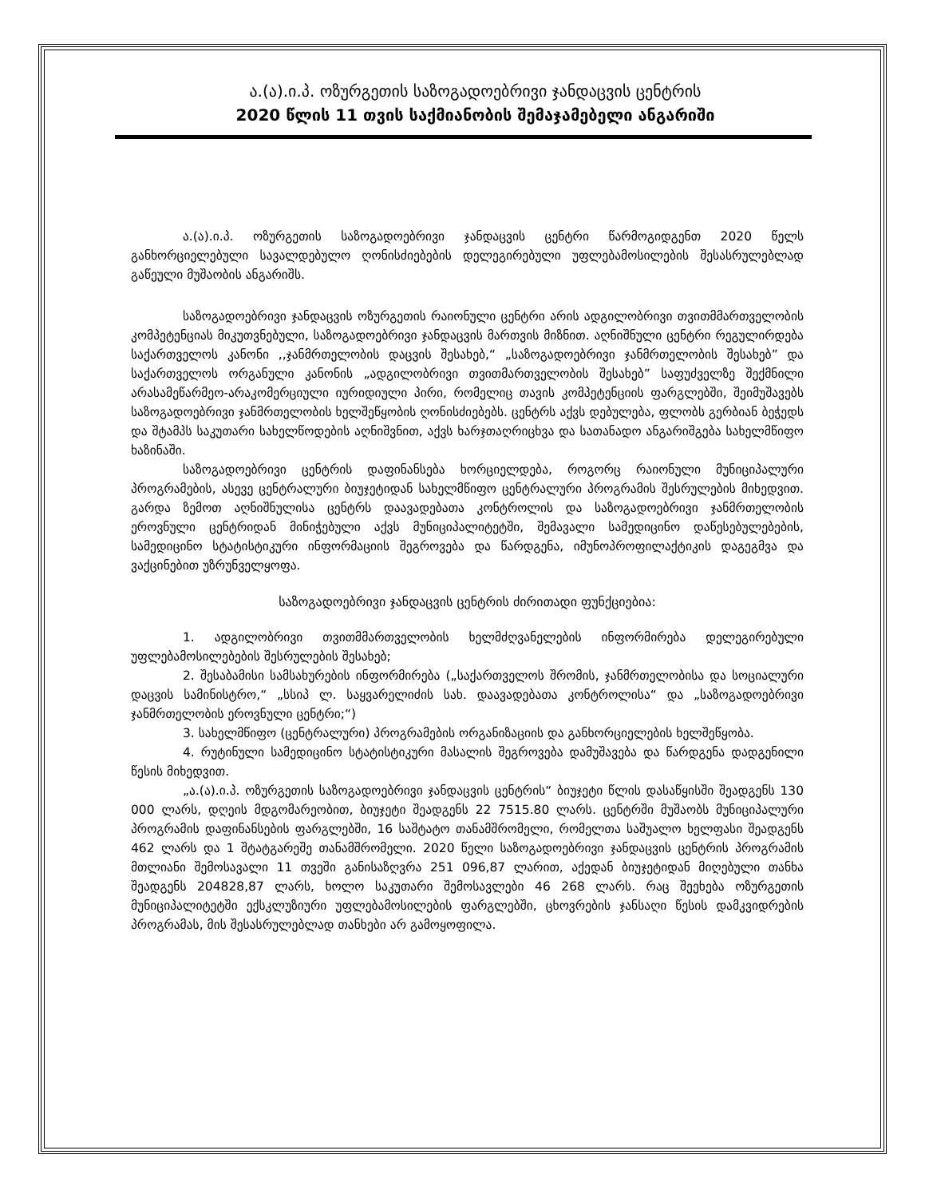ა.(ა).ი.პ. ოზურგეთის საზოგადოებრივი ჯანდაცვის ცენტრის
2020 წლის 11 თვის საქმიანობის შემაჯამებელი ანგარიში
ა.(ა).ი.პ. ოზურგეთის საზოგადოებრივი ჯანდაცვის ცენტრი წარმოგიდგენთ 2020 წელს განხორციელებული სავალდებულო ღონისძიებების დელეგირებული უფლებამოსილების შესასრულებლად გაწეული მუშაობის ანგარიშს.
საზოგადოებრივი ჯანდაცვის ოზურგეთის რაიონული ცენტრი არის ადგილობრივი თვითმმართველობის კომპეტენციას მიკუთვნებული, საზოგადოებრივი ჯანდაცვის მართვის მიზნით. აღნიშნული ცენტრი რეგულირდება საქართველოს კანონი ,,ჯანმრთელობის დაცვის შესახებ,“ „საზოგადოებრივი ჯანმრთელობის შესახებ” და საქართველოს ორგანული კანონის „ადგილობრივი თვითმართველობის შესახებ” საფუძველზე შექმნილი არასამეწარმეო-არაკომერციული იურიდიული პირი, რომელიც თავის კომპეტენციის ფარგლებში, შეიმუშავებს საზოგადოებრივი ჯანმრთელობის ხელშეწყობის ღონისძიებებს. ცენტრს აქვს დებულება, ფლობს გერბიან ბეჭედს და შტამპს საკუთარი სახელწოდების აღნიშვნით, აქვს ხარჯთაღრიცხვა და სათანადო ანგარიშგება სახელმწიფო ხაზინაში.
საზოგადოებრივი ცენტრის დაფინანსება ხორციელდება, როგორც რაიონული მუნიციპალური პროგრამების, ასევე ცენტრალური ბიუჯეტიდან სახელმწიფო ცენტრალური პროგრამის შესრულების მიხედვით. გარდა ზემოთ აღნიშნულისა ცენტრს დაავადებათა კონტროლის და საზოგადოებრივი ჯანმრთელობის ეროვნული ცენტრიდან მინიჭებული აქვს მუნიციპალიტეტში, შემავალი სამედიცინო დაწესებულებების, სამედიცინო სტატისტიკური ინფორმაციის შეგროვება და წარდგენა, იმუნოპროფილაქტიკის დაგეგმვა და ვაქცინებით უზრუნველყოფა.
საზოგადოებრივი ჯანდაცვის ცენტრის ძირითადი ფუნქციებია:
1. ადგილობრივი თვითმმართველობის ხელმძღვანელების ინფორმირება დელეგირებული უფლებამოსილებების შესრულების შესახებ;
2. შესაბამისი სამსახურების ინფორმირება („საქართველოს შრომის, ჯანმრთელობისა და სოციალური დაცვის სამინისტრო,“ „სსიპ ლ. საყვარელიძის სახ. დაავადებათა კონტროლისა“ და „საზოგადოებრივი ჯანმრთელობის ეროვნული ცენტრი;“)
3. სახელმწიფო (ცენტრალური) პროგრამების ორგანიზაციის და განხორციელების ხელშეწყობა.
4. რუტინული სამედიცინო სტატისტიკური მასალის შეგროვება დამუშავება და წარდგენა დადგენილი წესის მიხედვით.
„ა.(ა).ი.პ. ოზურგეთის საზოგადოებრივი ჯანდაცვის ცენტრის“ ბიუჯეტი წლის დასაწყისში შეადგენს 130 000 ლარს, დღეის მდგომარეობით, ბიუჯეტი შეადგენს 22 7515.80 ლარს. ცენტრში მუშაობს მუნიციპალური პროგრამის დაფინანსების ფარგლებში, 16 საშტატო თანამშრომელი, რომელთა საშუალო ხელფასი შეადგენს 462 ლარს და 1 შტატგარეშე თანამშრომელი. 2020 წელი საზოგადოებრივი ჯანდაცვის ცენტრის პროგრამის მთლიანი შემოსავალი 11 თვეში განისაზღვრა 251 096,87 ლარით, აქედან ბიუჯეტიდან მიღებული თანხა შეადგენს 204828,87 ლარს, ხოლო საკუთარი შემოსავლები 46 268 ლარს. რაც შეეხება ოზურგეთის მუნიციპალიტეტში ექსკლუზიური უფლებამოსილების ფარგლებში, ცხოვრების ჯანსაღი წესის დამკვიდრების პროგრამას, მის შესასრულებლად თანხები არ გამოყოფილა.